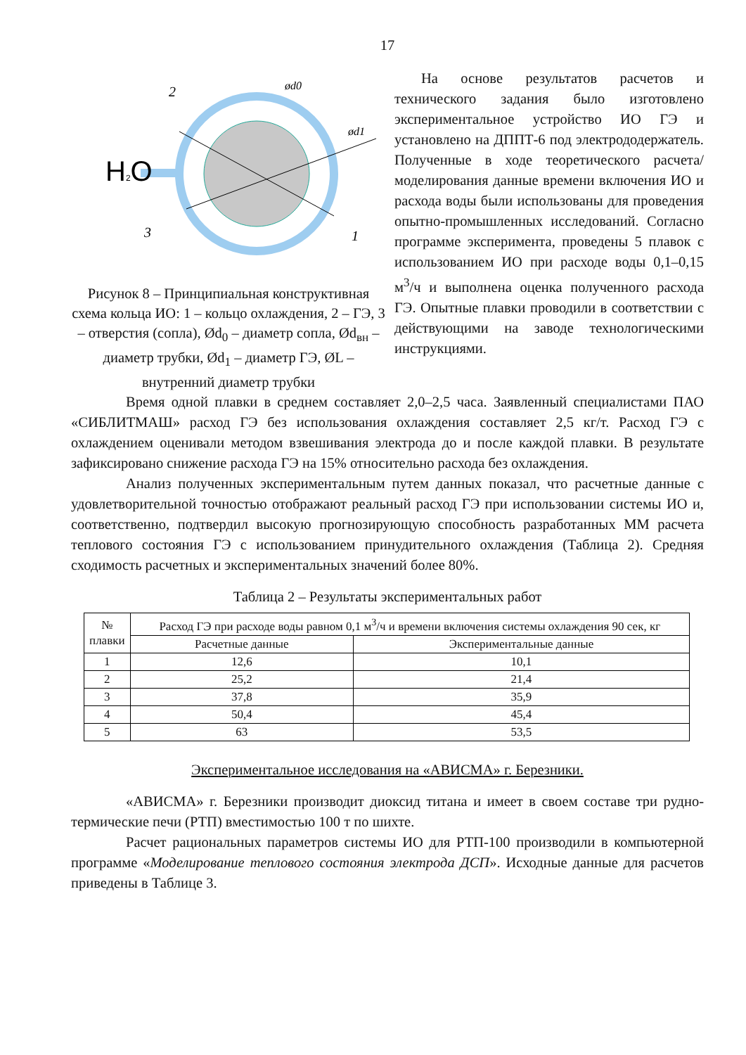17
H2O
2
3
1
ød0
ød1
Рисунок 8 – Принципиальная конструктивная схема кольца ИО: 1 – кольцо охлаждения, 2 – ГЭ, 3 – отверстия (сопла), Ød<sub>0</sub> – диаметр сопла, Ød<sub>вн</sub> – диаметр трубки, Ød<sub>1</sub> – диаметр ГЭ, ØL – внутренний диаметр трубки
На основе результатов расчетов и технического задания было изготовлено экспериментальное устройство ИО ГЭ и установлено на ДППТ-6 под электрододержатель. Полученные в ходе теоретического расчета/моделирования данные времени включения ИО и расхода воды были использованы для проведения опытно-промышленных исследований. Согласно программе эксперимента, проведены 5 плавок с использованием ИО при расходе воды 0,1–0,15 м<sup>3</sup>/ч и выполнена оценка полученного расхода ГЭ. Опытные плавки проводили в соответствии с действующими на заводе технологическими инструкциями.
Время одной плавки в среднем составляет 2,0–2,5 часа. Заявленный специалистами ПАО «СИБЛИТМАШ» расход ГЭ без использования охлаждения составляет 2,5 кг/т. Расход ГЭ с охлаждением оценивали методом взвешивания электрода до и после каждой плавки. В результате зафиксировано снижение расхода ГЭ на 15% относительно расхода без охлаждения.
Анализ полученных экспериментальным путем данных показал, что расчетные данные с удовлетворительной точностью отображают реальный расход ГЭ при использовании системы ИО и, соответственно, подтвердил высокую прогнозирующую способность разработанных ММ расчета теплового состояния ГЭ с использованием принудительного охлаждения (Таблица 2). Средняя сходимость расчетных и экспериментальных значений более 80%.
Таблица 2 – Результаты экспериментальных работ
| № плавки | Расход ГЭ при расходе воды равном 0,1 м<sup>3</sup>/ч и времени включения системы охлаждения 90 сек, кг | |
| --- | --- | --- |
| | Расчетные данные | Экспериментальные данные |
| 1 | 12,6 | 10,1 |
| 2 | 25,2 | 21,4 |
| 3 | 37,8 | 35,9 |
| 4 | 50,4 | 45,4 |
| 5 | 63 | 53,5 |
Экспериментальное исследования на «АВИСМА» г. Березники.
«АВИСМА» г. Березники производит диоксид титана и имеет в своем составе три рудно-термические печи (РТП) вместимостью 100 т по шихте.
Расчет рациональных параметров системы ИО для РТП-100 производили в компьютерной программе «Моделирование теплового состояния электрода ДСП». Исходные данные для расчетов приведены в Таблице 3.